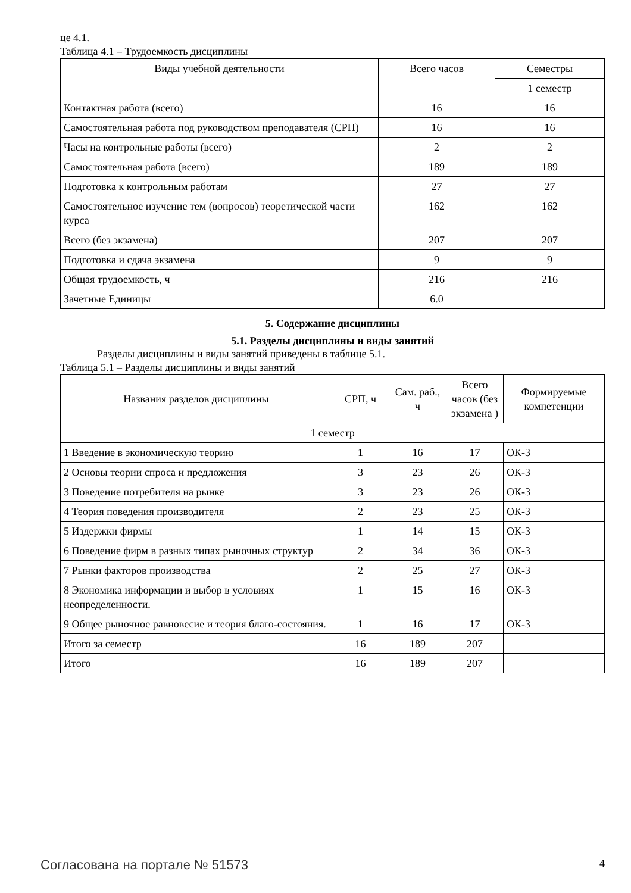це 4.1.
Таблица 4.1 – Трудоемкость дисциплины
| Виды учебной деятельности | Всего часов | Семестры |
| --- | --- | --- |
| | | 1 семестр |
| Контактная работа (всего) | 16 | 16 |
| Самостоятельная работа под руководством преподавателя (СРП) | 16 | 16 |
| Часы на контрольные работы (всего) | 2 | 2 |
| Самостоятельная работа (всего) | 189 | 189 |
| Подготовка к контрольным работам | 27 | 27 |
| Самостоятельное изучение тем (вопросов) теоретической части курса | 162 | 162 |
| Всего (без экзамена) | 207 | 207 |
| Подготовка и сдача экзамена | 9 | 9 |
| Общая трудоемкость, ч | 216 | 216 |
| Зачетные Единицы | 6.0 | |
5. Содержание дисциплины
5.1. Разделы дисциплины и виды занятий
Разделы дисциплины и виды занятий приведены в таблице 5.1.
Таблица 5.1 – Разделы дисциплины и виды занятий
| Названия разделов дисциплины | СРП, ч | Сам. раб., ч | Всего часов (без экзамена ) | Формируемые компетенции |
| --- | --- | --- | --- | --- |
| 1 семестр | | | | |
| 1 Введение в экономическую теорию | 1 | 16 | 17 | ОК-3 |
| 2 Основы теории спроса и предложения | 3 | 23 | 26 | ОК-3 |
| 3 Поведение потребителя на рынке | 3 | 23 | 26 | ОК-3 |
| 4 Теория поведения производителя | 2 | 23 | 25 | ОК-3 |
| 5 Издержки фирмы | 1 | 14 | 15 | ОК-3 |
| 6 Поведение фирм в разных типах рыночных структур | 2 | 34 | 36 | ОК-3 |
| 7 Рынки факторов производства | 2 | 25 | 27 | ОК-3 |
| 8 Экономика информации и выбор в условиях неопределенности. | 1 | 15 | 16 | ОК-3 |
| 9 Общее рыночное равновесие и теория благо-состояния. | 1 | 16 | 17 | ОК-3 |
| Итого за семестр | 16 | 189 | 207 | |
| Итого | 16 | 189 | 207 | |
Согласована на портале № 51573 4